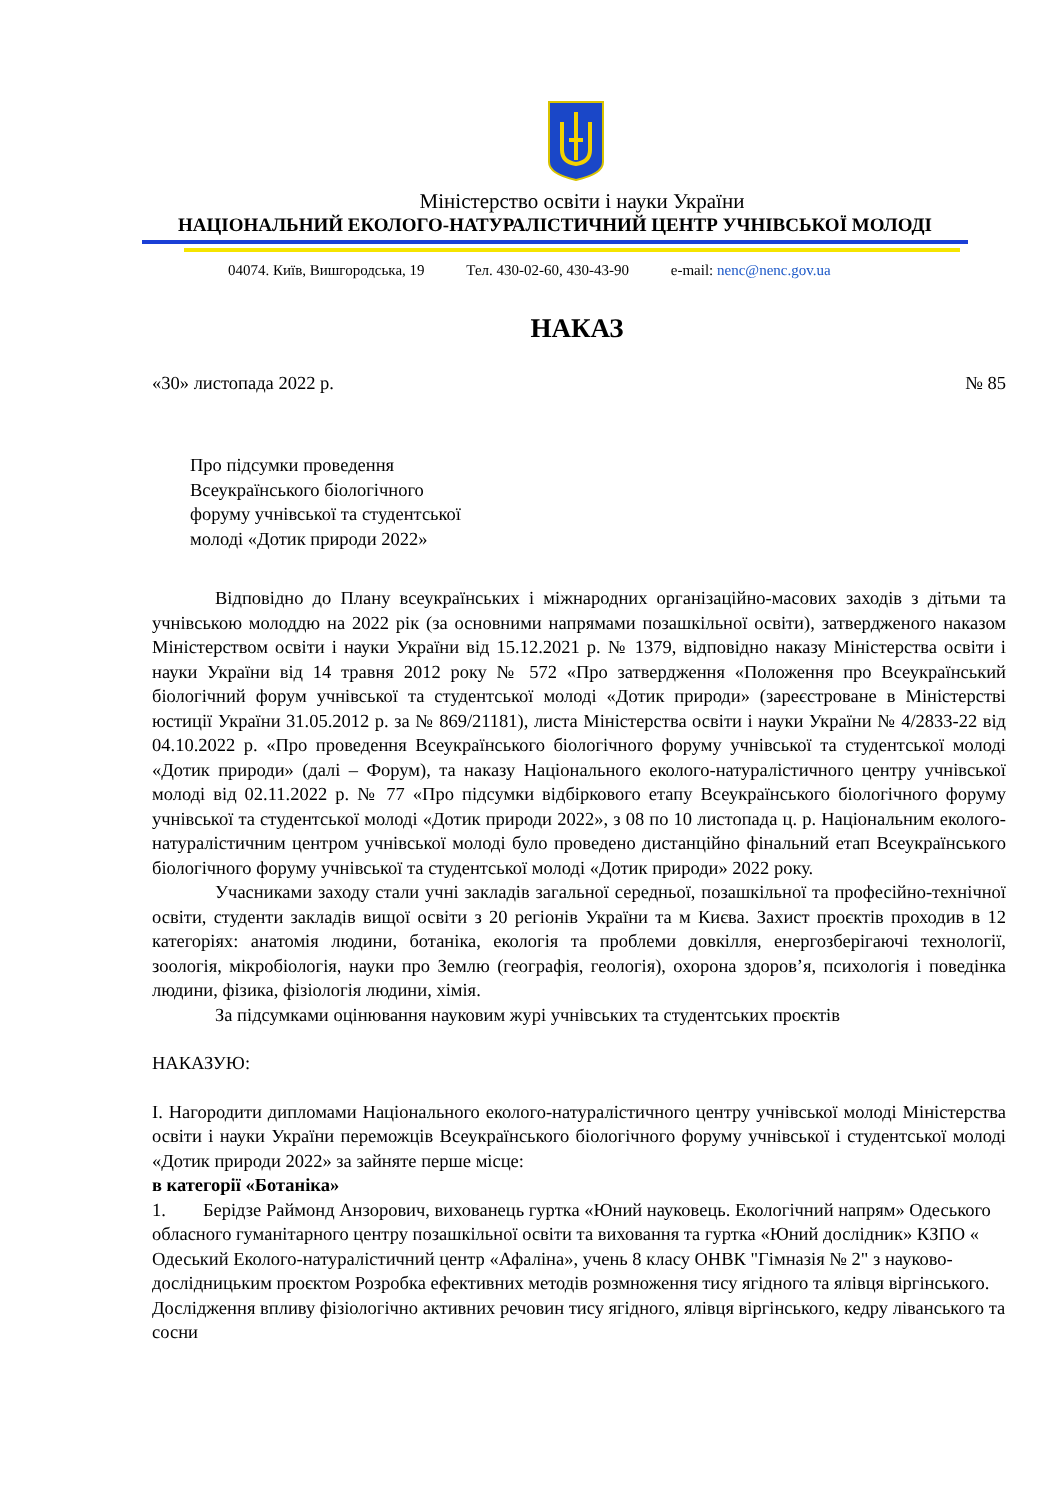Міністерство освіти і науки України
НАЦІОНАЛЬНИЙ ЕКОЛОГО-НАТУРАЛІСТИЧНИЙ ЦЕНТР УЧНІВСЬКОЇ МОЛОДІ
04074. Київ, Вишгородська, 19 Тел. 430-02-60, 430-43-90 e-mail: nenc@nenc.gov.ua
НАКАЗ
«30» листопада 2022 р. № 85
Про підсумки проведення
Всеукраїнського біологічного
форуму учнівської та студентської
молоді «Дотик природи 2022»
Відповідно до Плану всеукраїнських і міжнародних організаційно-масових заходів з дітьми та учнівською молоддю на 2022 рік (за основними напрямами позашкільної освіти), затвердженого наказом Міністерством освіти і науки України від 15.12.2021 р. № 1379, відповідно наказу Міністерства освіти і науки України від 14 травня 2012 року № 572 «Про затвердження «Положення про Всеукраїнський біологічний форум учнівської та студентської молоді «Дотик природи» (зареєстроване в Міністерстві юстиції України 31.05.2012 р. за № 869/21181), листа Міністерства освіти і науки України № 4/2833-22 від 04.10.2022 р. «Про проведення Всеукраїнського біологічного форуму учнівської та студентської молоді «Дотик природи» (далі – Форум), та наказу Національного еколого-натуралістичного центру учнівської молоді від 02.11.2022 р. № 77 «Про підсумки відбіркового етапу Всеукраїнського біологічного форуму учнівської та студентської молоді «Дотик природи 2022», з 08 по 10 листопада ц. р. Національним еколого-натуралістичним центром учнівської молоді було проведено дистанційно фінальний етап Всеукраїнського біологічного форуму учнівської та студентської молоді «Дотик природи» 2022 року.
Учасниками заходу стали учні закладів загальної середньої, позашкільної та професійно-технічної освіти, студенти закладів вищої освіти з 20 регіонів України та м Києва. Захист проєктів проходив в 12 категоріях: анатомія людини, ботаніка, екологія та проблеми довкілля, енергозберігаючі технології, зоологія, мікробіологія, науки про Землю (географія, геологія), охорона здоров’я, психологія і поведінка людини, фізика, фізіологія людини, хімія.
За підсумками оцінювання науковим журі учнівських та студентських проєктів
НАКАЗУЮ:
І. Нагородити дипломами Національного еколого-натуралістичного центру учнівської молоді Міністерства освіти і науки України переможців Всеукраїнського біологічного форуму учнівської і студентської молоді «Дотик природи 2022» за зайняте перше місце:
в категорії «Ботаніка»
1. Берідзе Раймонд Анзорович, вихованець гуртка «Юний науковець. Екологічний напрям» Одеського обласного гуманітарного центру позашкільної освіти та виховання та гуртка «Юний дослідник» КЗПО « Одеський Еколого-натуралістичний центр «Афаліна», учень 8 класу ОНВК "Гімназія № 2" з науково-дослідницьким проєктом Розробка ефективних методів розмноження тису ягідного та ялівця віргінського. Дослідження впливу фізіологічно активних речовин тису ягідного, ялівця віргінського, кедру ліванського та сосни